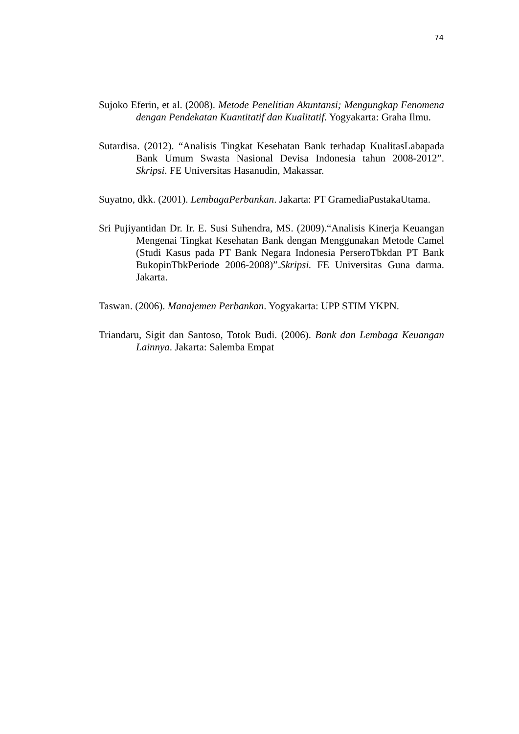74
Sujoko Eferin, et al. (2008). Metode Penelitian Akuntansi; Mengungkap Fenomena dengan Pendekatan Kuantitatif dan Kualitatif. Yogyakarta: Graha Ilmu.
Sutardisa. (2012). “Analisis Tingkat Kesehatan Bank terhadap KualitasLabapada Bank Umum Swasta Nasional Devisa Indonesia tahun 2008-2012”. Skripsi. FE Universitas Hasanudin, Makassar.
Suyatno, dkk. (2001). LembagaPerbankan. Jakarta: PT GramediaPustakaUtama.
Sri Pujiyantidan Dr. Ir. E. Susi Suhendra, MS. (2009).“Analisis Kinerja Keuangan Mengenai Tingkat Kesehatan Bank dengan Menggunakan Metode Camel (Studi Kasus pada PT Bank Negara Indonesia PerseroTbkdan PT Bank BukopinTbkPeriode 2006-2008)”.Skripsi. FE Universitas Guna darma. Jakarta.
Taswan. (2006). Manajemen Perbankan. Yogyakarta: UPP STIM YKPN.
Triandaru, Sigit dan Santoso, Totok Budi. (2006). Bank dan Lembaga Keuangan Lainnya. Jakarta: Salemba Empat